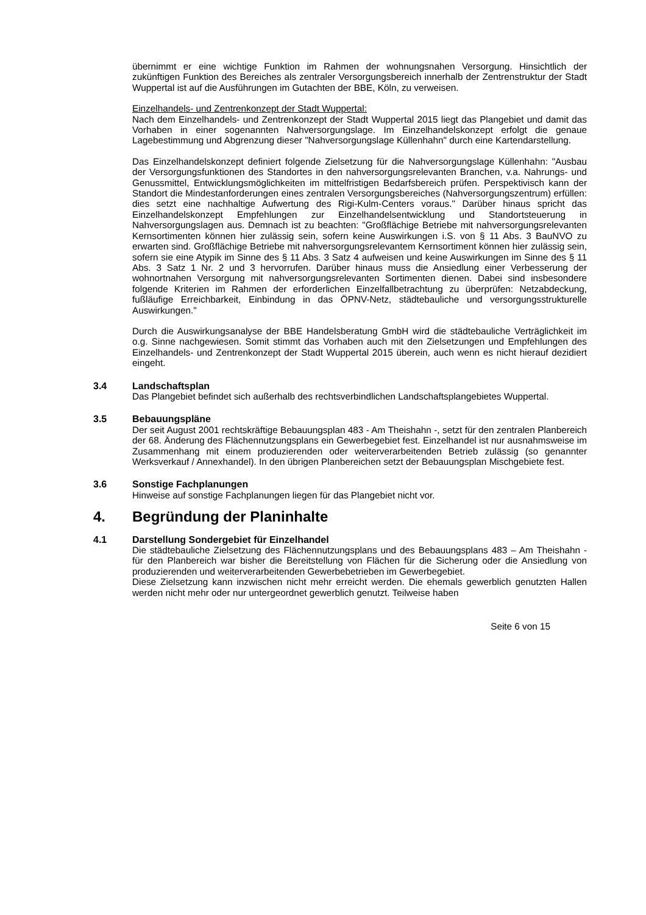übernimmt er eine wichtige Funktion im Rahmen der wohnungsnahen Versorgung. Hinsichtlich der zukünftigen Funktion des Bereiches als zentraler Versorgungsbereich innerhalb der Zentrenstruktur der Stadt Wuppertal ist auf die Ausführungen im Gutachten der BBE, Köln, zu verweisen.
Einzelhandels- und Zentrenkonzept der Stadt Wuppertal:
Nach dem Einzelhandels- und Zentrenkonzept der Stadt Wuppertal 2015 liegt das Plangebiet und damit das Vorhaben in einer sogenannten Nahversorgungslage. Im Einzelhandelskonzept erfolgt die genaue Lagebestimmung und Abgrenzung dieser "Nahversorgungslage Küllenhahn" durch eine Kartendarstellung.
Das Einzelhandelskonzept definiert folgende Zielsetzung für die Nahversorgungslage Küllenhahn: "Ausbau der Versorgungsfunktionen des Standortes in den nahversorgungsrelevanten Branchen, v.a. Nahrungs- und Genussmittel, Entwicklungsmöglichkeiten im mittelfristigen Bedarfsbereich prüfen. Perspektivisch kann der Standort die Mindestanforderungen eines zentralen Versorgungsbereiches (Nahversorgungszentrum) erfüllen: dies setzt eine nachhaltige Aufwertung des Rigi-Kulm-Centers voraus." Darüber hinaus spricht das Einzelhandelskonzept Empfehlungen zur Einzelhandelsentwicklung und Standortsteuerung in Nahversorgungslagen aus. Demnach ist zu beachten: "Großflächige Betriebe mit nahversorgungsrelevanten Kernsortimenten können hier zulässig sein, sofern keine Auswirkungen i.S. von § 11 Abs. 3 BauNVO zu erwarten sind. Großflächige Betriebe mit nahversorgungsrelevantem Kernsortiment können hier zulässig sein, sofern sie eine Atypik im Sinne des § 11 Abs. 3 Satz 4 aufweisen und keine Auswirkungen im Sinne des § 11 Abs. 3 Satz 1 Nr. 2 und 3 hervorrufen. Darüber hinaus muss die Ansiedlung einer Verbesserung der wohnortnahen Versorgung mit nahversorgungsrelevanten Sortimenten dienen. Dabei sind insbesondere folgende Kriterien im Rahmen der erforderlichen Einzelfallbetrachtung zu überprüfen: Netzabdeckung, fußläufige Erreichbarkeit, Einbindung in das ÖPNV-Netz, städtebauliche und versorgungsstrukturelle Auswirkungen."
Durch die Auswirkungsanalyse der BBE Handelsberatung GmbH wird die städtebauliche Verträglichkeit im o.g. Sinne nachgewiesen. Somit stimmt das Vorhaben auch mit den Zielsetzungen und Empfehlungen des Einzelhandels- und Zentrenkonzept der Stadt Wuppertal 2015 überein, auch wenn es nicht hierauf dezidiert eingeht.
3.4 Landschaftsplan
Das Plangebiet befindet sich außerhalb des rechtsverbindlichen Landschaftsplangebietes Wuppertal.
3.5 Bebauungspläne
Der seit August 2001 rechtskräftige Bebauungsplan 483 - Am Theishahn -, setzt für den zentralen Planbereich der 68. Änderung des Flächennutzungsplans ein Gewerbegebiet fest. Einzelhandel ist nur ausnahmsweise im Zusammenhang mit einem produzierenden oder weiterverarbeitenden Betrieb zulässig (so genannter Werksverkauf / Annexhandel). In den übrigen Planbereichen setzt der Bebauungsplan Mischgebiete fest.
3.6 Sonstige Fachplanungen
Hinweise auf sonstige Fachplanungen liegen für das Plangebiet nicht vor.
4. Begründung der Planinhalte
4.1 Darstellung Sondergebiet für Einzelhandel
Die städtebauliche Zielsetzung des Flächennutzungsplans und des Bebauungsplans 483 – Am Theishahn - für den Planbereich war bisher die Bereitstellung von Flächen für die Sicherung oder die Ansiedlung von produzierenden und weiterverarbeitenden Gewerbebetrieben im Gewerbegebiet.
Diese Zielsetzung kann inzwischen nicht mehr erreicht werden. Die ehemals gewerblich genutzten Hallen werden nicht mehr oder nur untergeordnet gewerblich genutzt. Teilweise haben
Seite 6 von 15